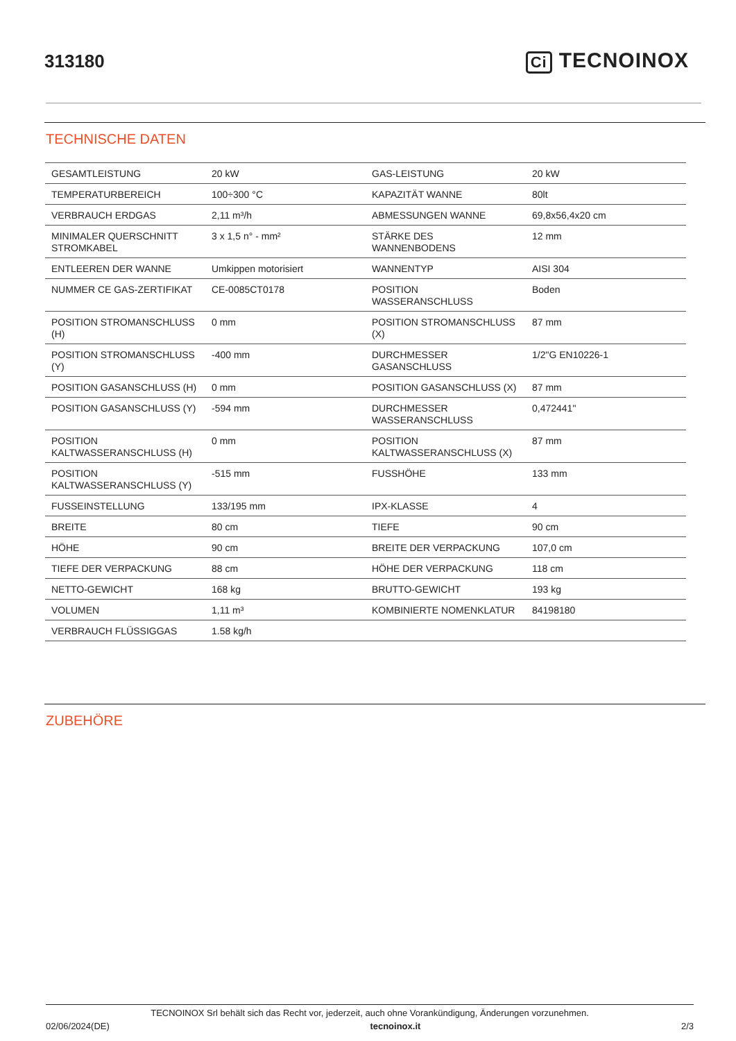313180
Ci TECNOINOX
TECHNISCHE DATEN
| GESAMTLEISTUNG | 20 kW | GAS-LEISTUNG | 20 kW |
| TEMPERATURBEREICH | 100÷300 °C | KAPAZITÄT WANNE | 80lt |
| VERBRAUCH ERDGAS | 2,11 m³/h | ABMESSUNGEN WANNE | 69,8x56,4x20 cm |
| MINIMALER QUERSCHNITT STROMKABEL | 3 x 1,5 n° - mm² | STÄRKE DES WANNENBODENS | 12 mm |
| ENTLEEREN DER WANNE | Umkippen motorisiert | WANNENTYP | AISI 304 |
| NUMMER CE GAS-ZERTIFIKAT | CE-0085CT0178 | POSITION WASSERANSCHLUSS | Boden |
| POSITION STROMANSCHLUSS (H) | 0 mm | POSITION STROMANSCHLUSS (X) | 87 mm |
| POSITION STROMANSCHLUSS (Y) | -400 mm | DURCHMESSER GASANSCHLUSS | 1/2"G EN10226-1 |
| POSITION GASANSCHLUSS (H) | 0 mm | POSITION GASANSCHLUSS (X) | 87 mm |
| POSITION GASANSCHLUSS (Y) | -594 mm | DURCHMESSER WASSERANSCHLUSS | 0,472441" |
| POSITION KALTWASSERANSCHLUSS (H) | 0 mm | POSITION KALTWASSERANSCHLUSS (X) | 87 mm |
| POSITION KALTWASSERANSCHLUSS (Y) | -515 mm | FUSSHÖHE | 133 mm |
| FUSSEINSTELLUNG | 133/195 mm | IPX-KLASSE | 4 |
| BREITE | 80 cm | TIEFE | 90 cm |
| HÖHE | 90 cm | BREITE DER VERPACKUNG | 107,0 cm |
| TIEFE DER VERPACKUNG | 88 cm | HÖHE DER VERPACKUNG | 118 cm |
| NETTO-GEWICHT | 168 kg | BRUTTO-GEWICHT | 193 kg |
| VOLUMEN | 1,11 m³ | KOMBINIERTE NOMENKLATUR | 84198180 |
| VERBRAUCH FLÜSSIGGAS | 1.58 kg/h | | |
ZUBEHÖRE
TECNOINOX Srl behält sich das Recht vor, jederzeit, auch ohne Vorankündigung, Änderungen vorzunehmen.
02/06/2024(DE) tecnoinox.it 2/3